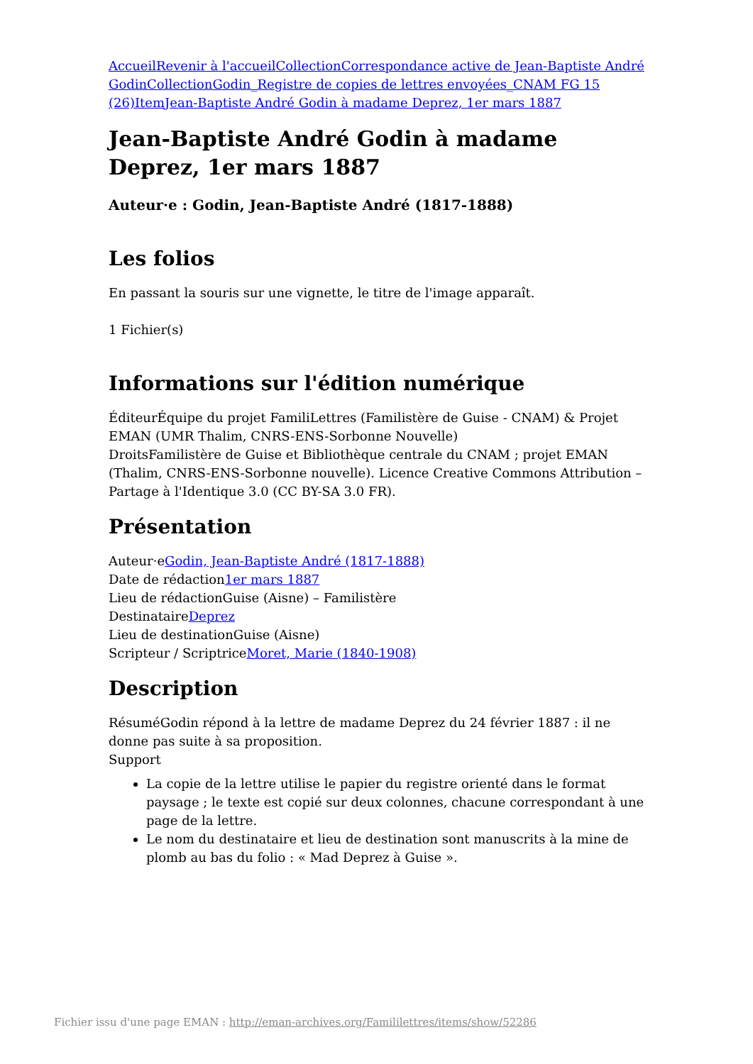Accueil Revenir à l'accueil Collection Correspondance active de Jean-Baptiste André Godin Collection Godin_Registre de copies de lettres envoyées_CNAM FG 15 (26) Item Jean-Baptiste André Godin à madame Deprez, 1er mars 1887
Jean-Baptiste André Godin à madame Deprez, 1er mars 1887
Auteur·e : Godin, Jean-Baptiste André (1817-1888)
Les folios
En passant la souris sur une vignette, le titre de l'image apparaît.
1 Fichier(s)
Informations sur l'édition numérique
ÉditeurÉquipe du projet FamiliLettres (Familistère de Guise - CNAM) & Projet EMAN (UMR Thalim, CNRS-ENS-Sorbonne Nouvelle)
DroitsFamilistère de Guise et Bibliothèque centrale du CNAM ; projet EMAN (Thalim, CNRS-ENS-Sorbonne nouvelle). Licence Creative Commons Attribution – Partage à l'Identique 3.0 (CC BY-SA 3.0 FR).
Présentation
Auteur·eGodin, Jean-Baptiste André (1817-1888)
Date de rédaction1er mars 1887
Lieu de rédactionGuise (Aisne) – Familistère
DestinataireDeprez
Lieu de destinationGuise (Aisne)
Scripteur / ScriptriceMoret, Marie (1840-1908)
Description
RésuméGodin répond à la lettre de madame Deprez du 24 février 1887 : il ne donne pas suite à sa proposition.
Support
La copie de la lettre utilise le papier du registre orienté dans le format paysage ; le texte est copié sur deux colonnes, chacune correspondant à une page de la lettre.
Le nom du destinataire et lieu de destination sont manuscrits à la mine de plomb au bas du folio : « Mad Deprez à Guise ».
Fichier issu d'une page EMAN : http://eman-archives.org/Famililettres/items/show/52286